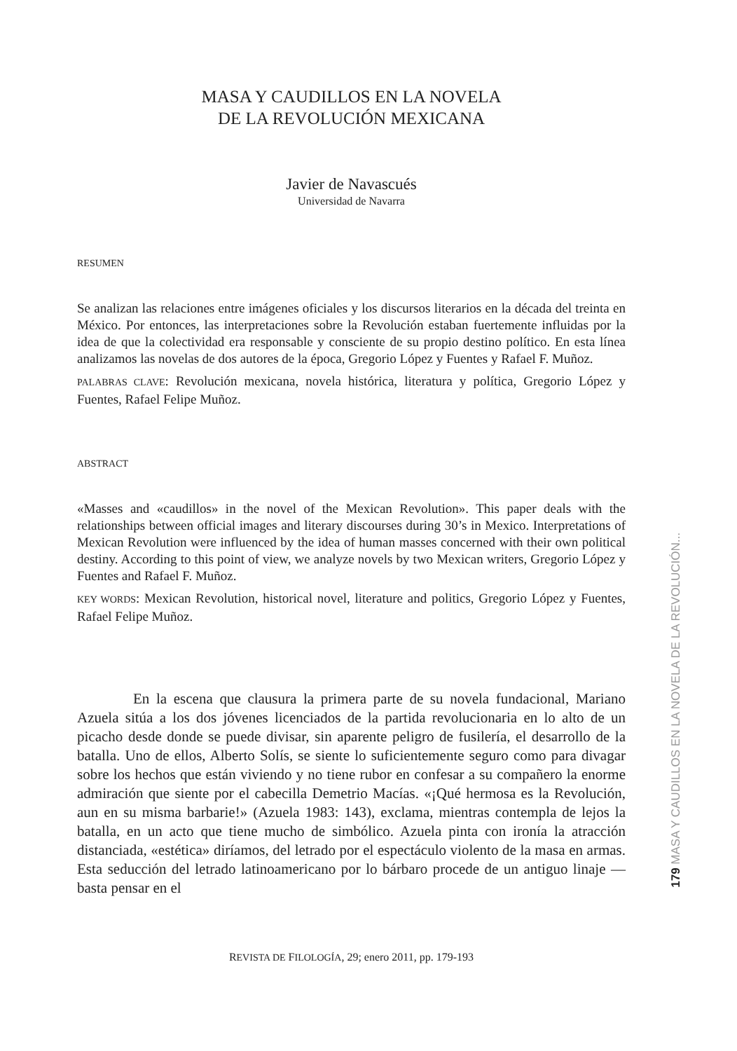MASA Y CAUDILLOS EN LA NOVELA
DE LA REVOLUCIÓN MEXICANA
Javier de Navascués
Universidad de Navarra
RESUMEN
Se analizan las relaciones entre imágenes oficiales y los discursos literarios en la década del treinta en México. Por entonces, las interpretaciones sobre la Revolución estaban fuertemente influidas por la idea de que la colectividad era responsable y consciente de su propio destino político. En esta línea analizamos las novelas de dos autores de la época, Gregorio López y Fuentes y Rafael F. Muñoz.
PALABRAS CLAVE: Revolución mexicana, novela histórica, literatura y política, Gregorio López y Fuentes, Rafael Felipe Muñoz.
ABSTRACT
«Masses and «caudillos» in the novel of the Mexican Revolution». This paper deals with the relationships between official images and literary discourses during 30’s in Mexico. Interpretations of Mexican Revolution were influenced by the idea of human masses concerned with their own political destiny. According to this point of view, we analyze novels by two Mexican writers, Gregorio López y Fuentes and Rafael F. Muñoz.
KEY WORDS: Mexican Revolution, historical novel, literature and politics, Gregorio López y Fuentes, Rafael Felipe Muñoz.
En la escena que clausura la primera parte de su novela fundacional, Mariano Azuela sitúa a los dos jóvenes licenciados de la partida revolucionaria en lo alto de un picacho desde donde se puede divisar, sin aparente peligro de fusilería, el desarrollo de la batalla. Uno de ellos, Alberto Solís, se siente lo suficientemente seguro como para divagar sobre los hechos que están viviendo y no tiene rubor en confesar a su compañero la enorme admiración que siente por el cabecilla Demetrio Macías. «¡Qué hermosa es la Revolución, aun en su misma barbarie!» (Azuela 1983: 143), exclama, mientras contempla de lejos la batalla, en un acto que tiene mucho de simbólico. Azuela pinta con ironía la atracción distanciada, «estética» diríamos, del letrado por el espectáculo violento de la masa en armas. Esta seducción del letrado latinoamericano por lo bárbaro procede de un antiguo linaje —basta pensar en el
REVISTA DE FILOLOGÍA, 29; enero 2011, pp. 179-193
179 MASA Y CAUDILLOS EN LA NOVELA DE LA REVOLUCIÓN...